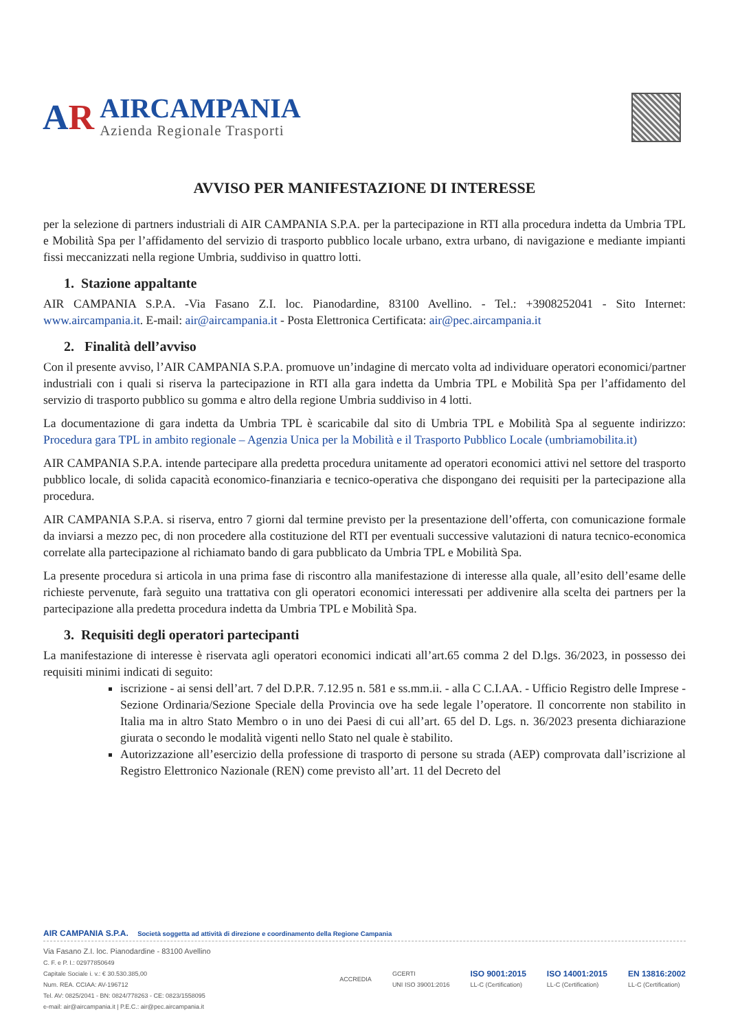AR
AIRCAMPANIA
Azienda Regionale Trasporti
AVVISO PER MANIFESTAZIONE DI INTERESSE
per la selezione di partners industriali di AIR CAMPANIA S.P.A. per la partecipazione in RTI alla procedura indetta da Umbria TPL e Mobilità Spa per l’affidamento del servizio di trasporto pubblico locale urbano, extra urbano, di navigazione e mediante impianti fissi meccanizzati nella regione Umbria, suddiviso in quattro lotti.
1. Stazione appaltante
AIR CAMPANIA S.P.A. -Via Fasano Z.I. loc. Pianodardine, 83100 Avellino. - Tel.: +3908252041 - Sito Internet: www.aircampania.it. E-mail: air@aircampania.it - Posta Elettronica Certificata: air@pec.aircampania.it
2. Finalità dell’avviso
Con il presente avviso, l’AIR CAMPANIA S.P.A. promuove un’indagine di mercato volta ad individuare operatori economici/partner industriali con i quali si riserva la partecipazione in RTI alla gara indetta da Umbria TPL e Mobilità Spa per l’affidamento del servizio di trasporto pubblico su gomma e altro della regione Umbria suddiviso in 4 lotti.
La documentazione di gara indetta da Umbria TPL è scaricabile dal sito di Umbria TPL e Mobilità Spa al seguente indirizzo: Procedura gara TPL in ambito regionale – Agenzia Unica per la Mobilità e il Trasporto Pubblico Locale (umbriamobilita.it)
AIR CAMPANIA S.P.A. intende partecipare alla predetta procedura unitamente ad operatori economici attivi nel settore del trasporto pubblico locale, di solida capacità economico-finanziaria e tecnico-operativa che dispongano dei requisiti per la partecipazione alla procedura.
AIR CAMPANIA S.P.A. si riserva, entro 7 giorni dal termine previsto per la presentazione dell’offerta, con comunicazione formale da inviarsi a mezzo pec, di non procedere alla costituzione del RTI per eventuali successive valutazioni di natura tecnico-economica correlate alla partecipazione al richiamato bando di gara pubblicato da Umbria TPL e Mobilità Spa.
La presente procedura si articola in una prima fase di riscontro alla manifestazione di interesse alla quale, all’esito dell’esame delle richieste pervenute, farà seguito una trattativa con gli operatori economici interessati per addivenire alla scelta dei partners per la partecipazione alla predetta procedura indetta da Umbria TPL e Mobilità Spa.
3. Requisiti degli operatori partecipanti
La manifestazione di interesse è riservata agli operatori economici indicati all’art.65 comma 2 del D.lgs. 36/2023, in possesso dei requisiti minimi indicati di seguito:
iscrizione - ai sensi dell’art. 7 del D.P.R. 7.12.95 n. 581 e ss.mm.ii. - alla C C.I.AA. - Ufficio Registro delle Imprese - Sezione Ordinaria/Sezione Speciale della Provincia ove ha sede legale l’operatore. Il concorrente non stabilito in Italia ma in altro Stato Membro o in uno dei Paesi di cui all’art. 65 del D. Lgs. n. 36/2023 presenta dichiarazione giurata o secondo le modalità vigenti nello Stato nel quale è stabilito.
Autorizzazione all’esercizio della professione di trasporto di persone su strada (AEP) comprovata dall’iscrizione al Registro Elettronico Nazionale (REN) come previsto all’art. 11 del Decreto del
AIR CAMPANIA S.P.A. Società soggetta ad attività di direzione e coordinamento della Regione Campania
Via Fasano Z.I. loc. Pianodardine - 83100 Avellino
C. F. e P. I.: 02977850649
Capitale Sociale i. v.: € 30.530.385,00
Num. REA. CCIAA: AV-196712
Tel. AV: 0825/2041 - BN: 0824/778263 - CE: 0823/1558095
e-mail: air@aircampania.it | P.E.C.: air@pec.aircampania.it
ACCREDIA
GCERTI
UNI ISO 39001:2016
ISO 9001:2015
LL-C (Certification)
ISO 14001:2015
LL-C (Certification)
EN 13816:2002
LL-C (Certification)